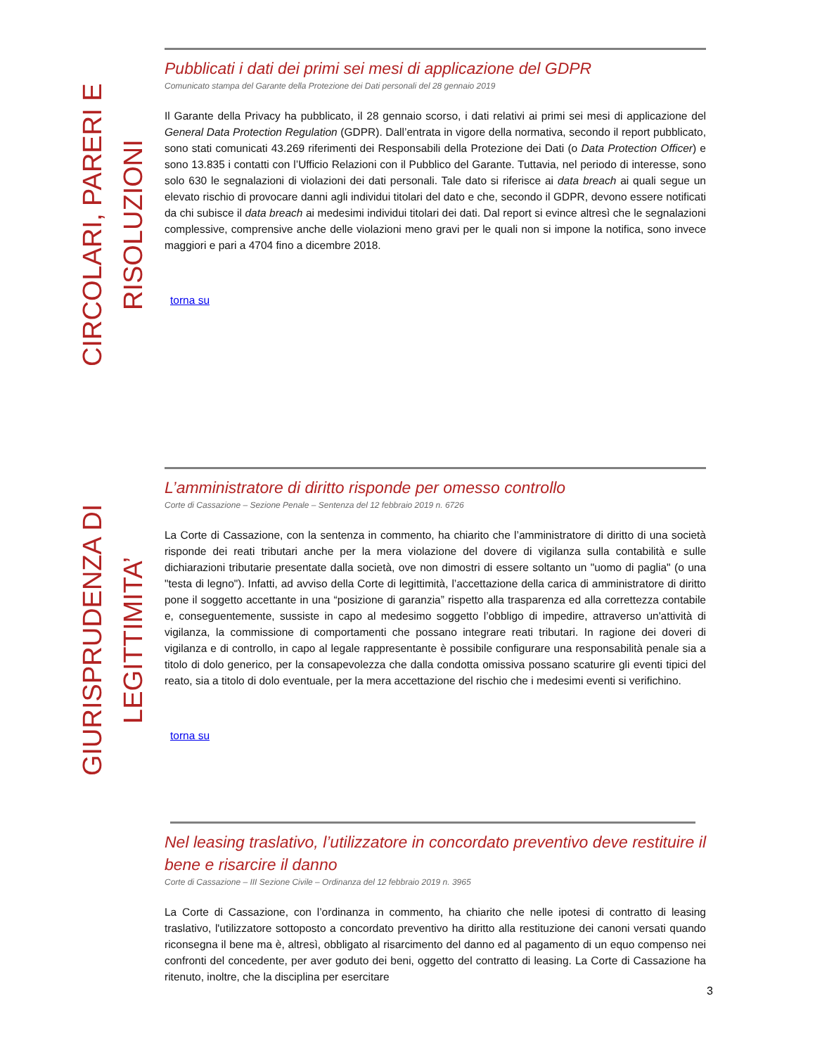CIRCOLARI, PARERI E RISOLUZIONI
Pubblicati i dati dei primi sei mesi di applicazione del GDPR
Comunicato stampa del Garante della Protezione dei Dati personali del 28 gennaio 2019
Il Garante della Privacy ha pubblicato, il 28 gennaio scorso, i dati relativi ai primi sei mesi di applicazione del General Data Protection Regulation (GDPR). Dall’entrata in vigore della normativa, secondo il report pubblicato, sono stati comunicati 43.269 riferimenti dei Responsabili della Protezione dei Dati (o Data Protection Officer) e sono 13.835 i contatti con l’Ufficio Relazioni con il Pubblico del Garante. Tuttavia, nel periodo di interesse, sono solo 630 le segnalazioni di violazioni dei dati personali. Tale dato si riferisce ai data breach ai quali segue un elevato rischio di provocare danni agli individui titolari del dato e che, secondo il GDPR, devono essere notificati da chi subisce il data breach ai medesimi individui titolari dei dati. Dal report si evince altresì che le segnalazioni complessive, comprensive anche delle violazioni meno gravi per le quali non si impone la notifica, sono invece maggiori e pari a 4704 fino a dicembre 2018.
torna su
GIURISPRUDENZA DI LEGITTIMITA’
L’amministratore di diritto risponde per omesso controllo
Corte di Cassazione – Sezione Penale – Sentenza del 12 febbraio 2019 n. 6726
La Corte di Cassazione, con la sentenza in commento, ha chiarito che l’amministratore di diritto di una società risponde dei reati tributari anche per la mera violazione del dovere di vigilanza sulla contabilità e sulle dichiarazioni tributarie presentate dalla società, ove non dimostri di essere soltanto un "uomo di paglia" (o una "testa di legno"). Infatti, ad avviso della Corte di legittimità, l’accettazione della carica di amministratore di diritto pone il soggetto accettante in una “posizione di garanzia” rispetto alla trasparenza ed alla correttezza contabile e, conseguentemente, sussiste in capo al medesimo soggetto l’obbligo di impedire, attraverso un'attività di vigilanza, la commissione di comportamenti che possano integrare reati tributari. In ragione dei doveri di vigilanza e di controllo, in capo al legale rappresentante è possibile configurare una responsabilità penale sia a titolo di dolo generico, per la consapevolezza che dalla condotta omissiva possano scaturire gli eventi tipici del reato, sia a titolo di dolo eventuale, per la mera accettazione del rischio che i medesimi eventi si verifichino.
torna su
Nel leasing traslativo, l’utilizzatore in concordato preventivo deve restituire il bene e risarcire il danno
Corte di Cassazione – III Sezione Civile – Ordinanza del 12 febbraio 2019 n. 3965
La Corte di Cassazione, con l’ordinanza in commento, ha chiarito che nelle ipotesi di contratto di leasing traslativo, l'utilizzatore sottoposto a concordato preventivo ha diritto alla restituzione dei canoni versati quando riconsegna il bene ma è, altresì, obbligato al risarcimento del danno ed al pagamento di un equo compenso nei confronti del concedente, per aver goduto dei beni, oggetto del contratto di leasing. La Corte di Cassazione ha ritenuto, inoltre, che la disciplina per esercitare
3